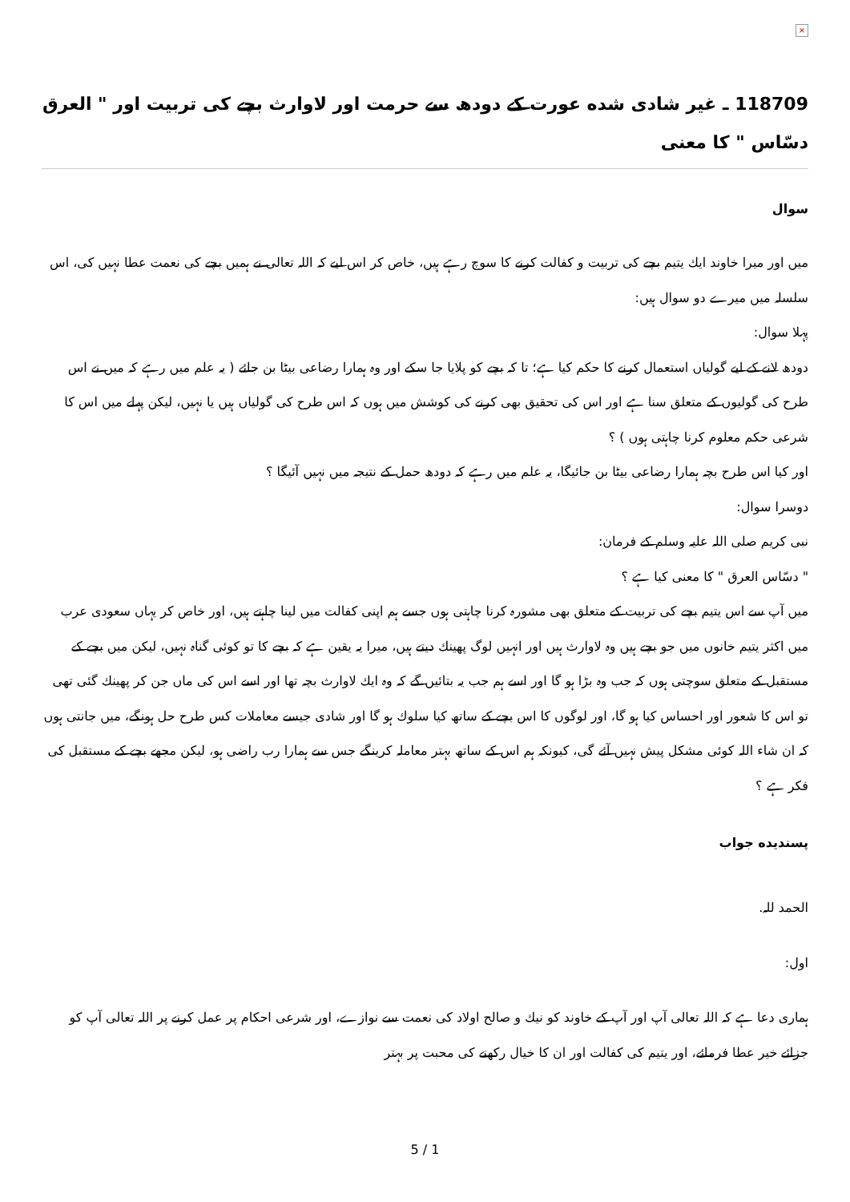×
118709 ـ غير شادى شده عورت كے دودھ سے حرمت اور لاوارث بچے كى تربيت اور " العرق دسّاس " كا معنى
سوال
ميں اور ميرا خاوند ايك يتيم بچے كى تربيت و كفالت كرنے كا سوچ رہے ہيں، خاص كر اس ليے كہ اللہ تعالى نے ہميں بچے كى نعمت عطا نہيں كى، اس سلسلہ ميں ميرے دو سوال ہيں:
پہلا سوال:
دودھ لانے كے ليے گولياں استعمال كرنے كا حكم كيا ہے؛ تا كہ بچے كو پلايا جا سكے اور وہ ہمارا رضاعى بيٹا بن جائے ( يہ علم ميں رہے كہ ميں نے اس طرح كى گوليوں كے متعلق سنا ہے اور اس كى تحقيق بھى كرنے كى كوشش ميں ہوں كہ اس طرح كى گولياں ہيں يا نہيں، ليكن پہلے ميں اس كا شرعى حكم معلوم كرنا چاہتى ہوں ) ؟
اور كيا اس طرح بچہ ہمارا رضاعى بيٹا بن جائيگا، يہ علم ميں رہے كہ دودھ حمل كے نتيجہ ميں نہيں آئيگا ؟
دوسرا سوال:
نبى كريم صلى اللہ عليہ وسلم كے فرمان:
" دسّاس العرق " كا معنى كيا ہے ؟
ميں آپ سے اس يتيم بچے كى تربيت كے متعلق بھى مشورہ كرنا چاہتى ہوں جسے ہم اپنى كفالت ميں لينا چاہتے ہيں، اور خاص كر يہاں سعودى عرب ميں اكثر يتيم خانوں ميں جو بچے ہيں وہ لاوارث ہيں اور انہيں لوگ پھينك ديتے ہيں، ميرا يہ يقين ہے كہ بچے كا تو كوئى گناہ نہيں، ليكن ميں بچے كے مستقبل كے متعلق سوچتى ہوں كہ جب وہ بڑا ہو گا اور اسے ہم جب يہ بتائيں گے كہ وہ ايك لاوارث بچہ تھا اور اسے اس كى ماں جن كر پھينك گئى تھى تو اس كا شعور اور احساس كيا ہو گا، اور لوگوں كا اس بچے كے ساتھ كيا سلوك ہو گا اور شادى جيسے معاملات كس طرح حل ہونگے، ميں جانتى ہوں كہ ان شاء اللہ كوئى مشكل پيش نہيں آئے گى، كيونكہ ہم اس كے ساتھ بہتر معاملہ كرينگے جس سے ہمارا رب راضى ہو، ليكن مجھے بچے كے مستقبل كى فكر ہے ؟
پسنديده جواب
الحمد للہ.
اول:
ہمارى دعا ہے كہ اللہ تعالى آپ اور آپ كے خاوند كو نيك و صالح اولاد كى نعمت سے نوازے، اور شرعى احكام پر عمل كرنے پر اللہ تعالى آپ كو جزائے خير عطا فرمائے، اور يتيم كى كفالت اور ان كا خيال ركھنے كى محبت پر بہتر
5 / 1